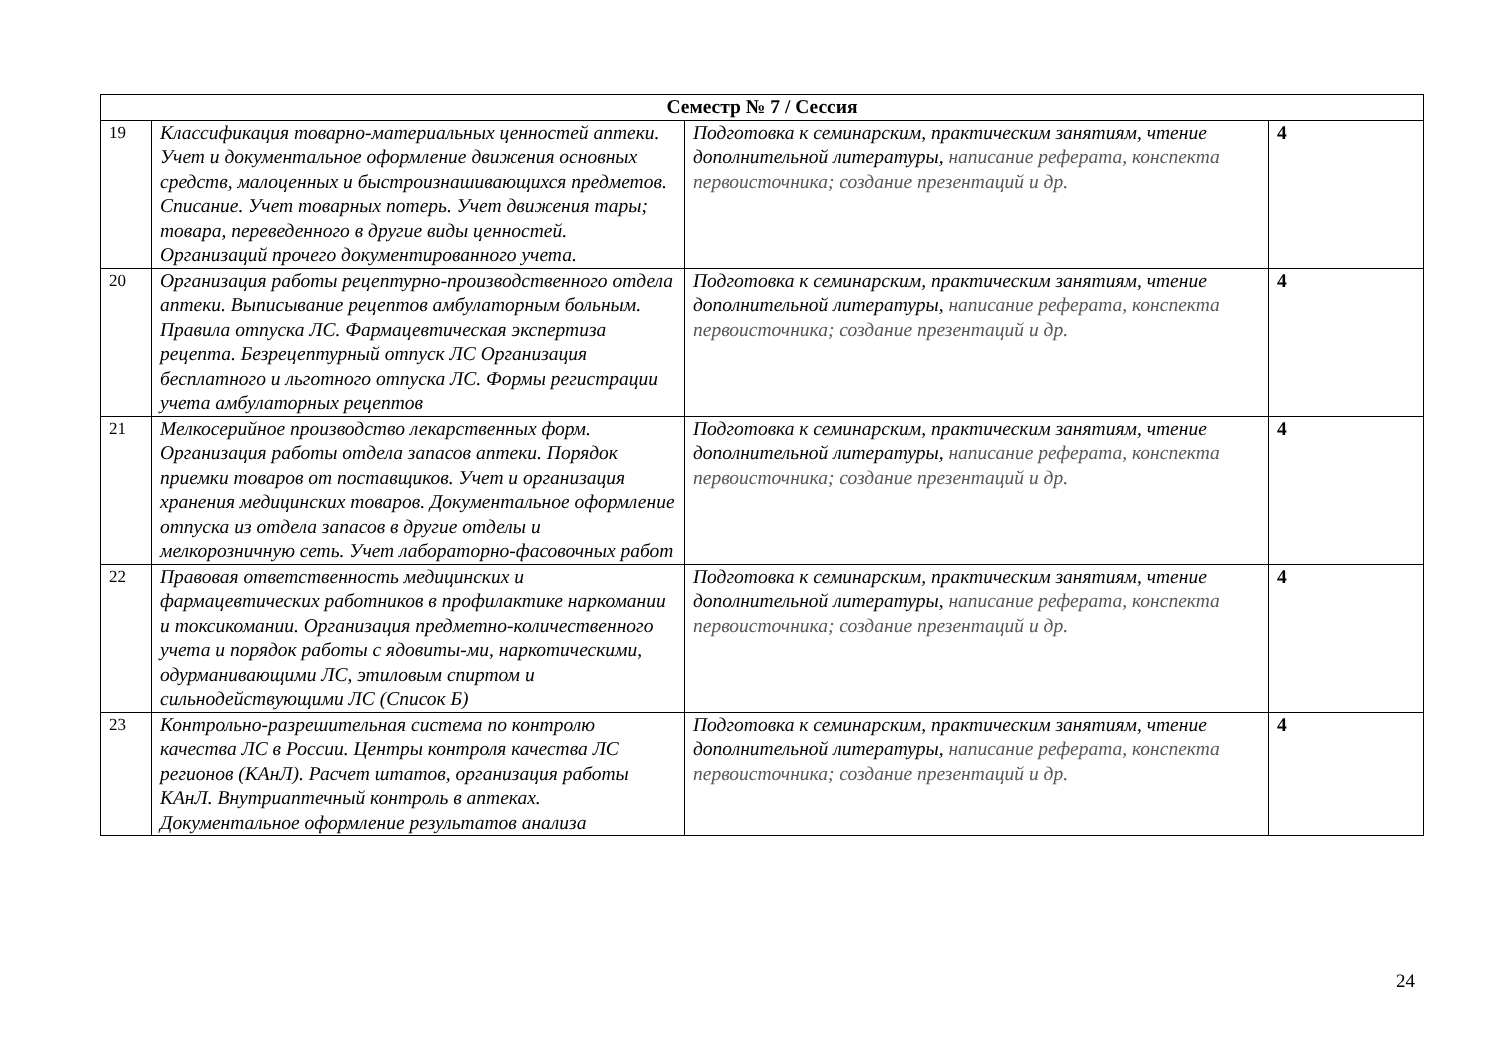| Семестр № 7 / Сессия | | | |
| --- | --- | --- | --- |
| 19 | Классификация товарно-материальных ценностей аптеки. Учет и документальное оформление движения основных средств, малоценных и быстроизнашивающихся предметов. Списание. Учет товарных потерь. Учет движения тары; товара, переведенного в другие виды ценностей. Организаций прочего документированного учета. | Подготовка к семинарским, практическим занятиям, чтение дополнительной литературы, написание реферата, конспекта первоисточника; создание презентаций и др. | 4 |
| 20 | Организация работы рецептурно-производственного отдела аптеки. Выписывание рецептов амбулаторным больным. Правила отпуска ЛС. Фармацевтическая экспертиза рецепта. Безрецептурный отпуск ЛС Организация бесплатного и льготного отпуска ЛС. Формы регистрации учета амбулаторных рецептов | Подготовка к семинарским, практическим занятиям, чтение дополнительной литературы, написание реферата, конспекта первоисточника; создание презентаций и др. | 4 |
| 21 | Мелкосерийное производство лекарственных форм. Организация работы отдела запасов аптеки. Порядок приемки товаров от поставщиков. Учет и организация хранения медицинских товаров. Документальное оформление отпуска из отдела запасов в другие отделы и мелкорозничную сеть. Учет лабораторно-фасовочных работ | Подготовка к семинарским, практическим занятиям, чтение дополнительной литературы, написание реферата, конспекта первоисточника; создание презентаций и др. | 4 |
| 22 | Правовая ответственность медицинских и фармацевтических работников в профилактике наркомании и токсикомании. Организация предметно-количественного учета и порядок работы с ядовиты-ми, наркотическими, одурманивающими ЛС, этиловым спиртом и сильнодействующими ЛС (Список Б) | Подготовка к семинарским, практическим занятиям, чтение дополнительной литературы, написание реферата, конспекта первоисточника; создание презентаций и др. | 4 |
| 23 | Контрольно-разрешительная система по контролю качества ЛС в России. Центры контроля качества ЛС регионов (КАнЛ). Расчет штатов, организация работы КАнЛ. Внутриаптечный контроль в аптеках. Документальное оформление результатов анализа | Подготовка к семинарским, практическим занятиям, чтение дополнительной литературы, написание реферата, конспекта первоисточника; создание презентаций и др. | 4 |
24